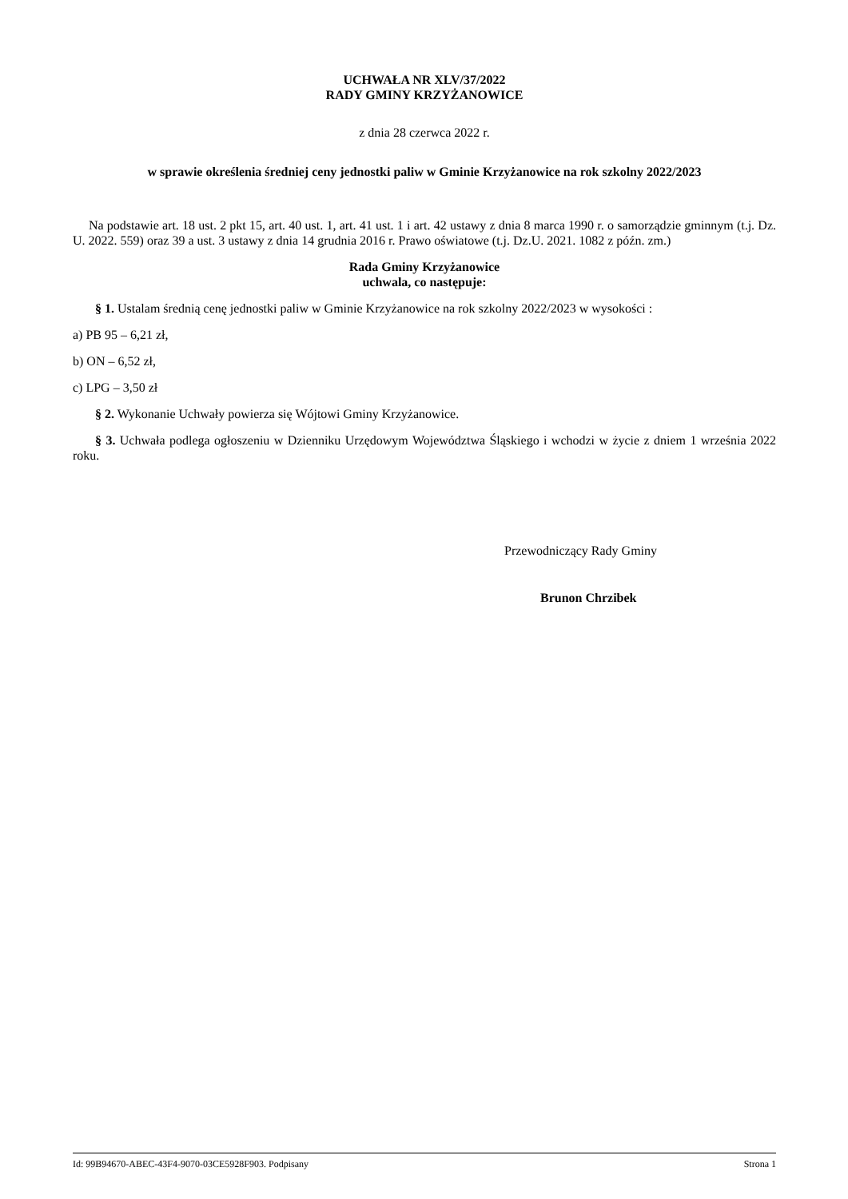UCHWAŁA NR XLV/37/2022
RADY GMINY KRZYŻANOWICE
z dnia 28 czerwca 2022 r.
w sprawie określenia średniej ceny jednostki paliw w Gminie Krzyżanowice na rok szkolny 2022/2023
Na podstawie art. 18 ust. 2 pkt 15, art. 40 ust. 1, art. 41 ust. 1 i art. 42 ustawy z dnia 8 marca 1990 r. o samorządzie gminnym (t.j. Dz. U. 2022. 559) oraz 39 a ust. 3 ustawy z dnia 14 grudnia 2016 r. Prawo oświatowe (t.j. Dz.U. 2021. 1082 z późn. zm.)
Rada Gminy Krzyżanowice
uchwala, co następuje:
§ 1. Ustalam średnią cenę jednostki paliw w Gminie Krzyżanowice na rok szkolny 2022/2023 w wysokości :
a) PB 95 – 6,21 zł,
b) ON – 6,52 zł,
c) LPG – 3,50 zł
§ 2. Wykonanie Uchwały powierza się Wójtowi Gminy Krzyżanowice.
§ 3. Uchwała podlega ogłoszeniu w Dzienniku Urzędowym Województwa Śląskiego i wchodzi w życie z dniem 1 września 2022 roku.
Przewodniczący Rady Gminy
Brunon Chrzibek
Id: 99B94670-ABEC-43F4-9070-03CE5928F903. Podpisany Strona 1